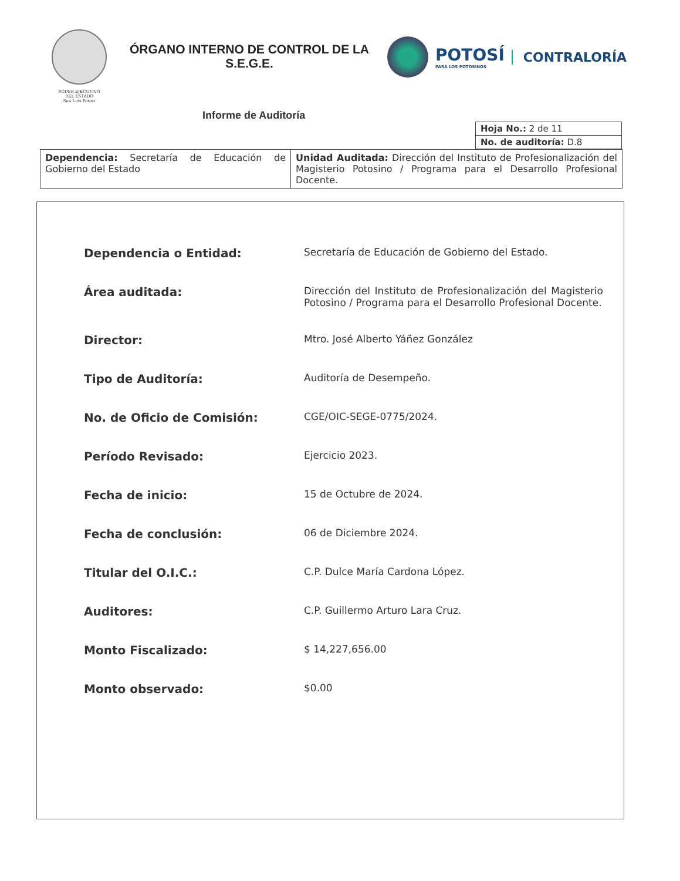PODER EJECUTIVO
DEL ESTADO
San Luis Potosí
ÓRGANO INTERNO DE CONTROL DE LA S.E.G.E.
POTOSÍ
PARA LOS POTOSINOS
CONTRALORÍA
Informe de Auditoría
| Hoja No.: 2 de 11 |
| No. de auditoría: D.8 |
| Dependencia: Secretaría de Educación de Gobierno del Estado | Unidad Auditada: Dirección del Instituto de Profesionalización del Magisterio Potosino / Programa para el Desarrollo Profesional Docente. |
| Dependencia o Entidad: | Secretaría de Educación de Gobierno del Estado. |
| Área auditada: | Dirección del Instituto de Profesionalización del Magisterio Potosino / Programa para el Desarrollo Profesional Docente. |
| Director: | Mtro. José Alberto Yáñez González |
| Tipo de Auditoría: | Auditoría de Desempeño. |
| No. de Oficio de Comisión: | CGE/OIC-SEGE-0775/2024. |
| Período Revisado: | Ejercicio 2023. |
| Fecha de inicio: | 15 de Octubre de 2024. |
| Fecha de conclusión: | 06 de Diciembre 2024. |
| Titular del O.I.C.: | C.P. Dulce María Cardona López. |
| Auditores: | C.P. Guillermo Arturo Lara Cruz. |
| Monto Fiscalizado: | $ 14,227,656.00 |
| Monto observado: | $0.00 |